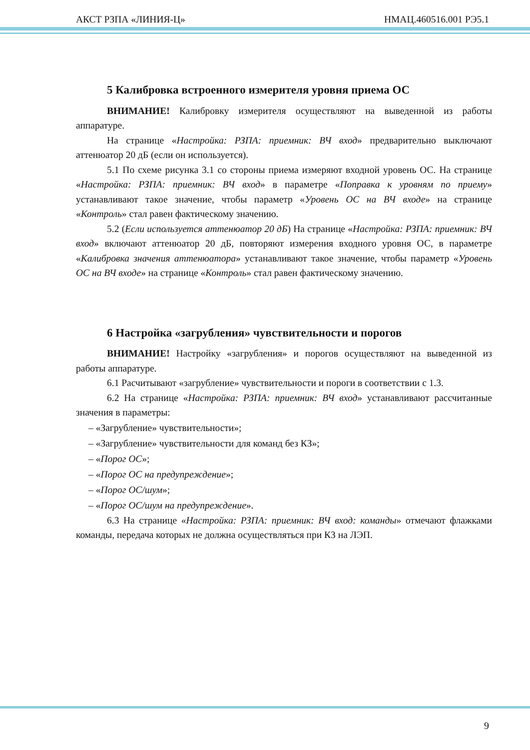АКСТ РЗПА «ЛИНИЯ-Ц» НМАЦ.460516.001 РЭ5.1
5 Калибровка встроенного измерителя уровня приема ОС
ВНИМАНИЕ! Калибровку измерителя осуществляют на выведенной из работы аппаратуре.
На странице «Настройка: РЗПА: приемник: ВЧ вход» предварительно выключают аттенюатор 20 дБ (если он используется).
5.1 По схеме рисунка 3.1 со стороны приема измеряют входной уровень ОС. На странице «Настройка: РЗПА: приемник: ВЧ вход» в параметре «Поправка к уровням по приему» устанавливают такое значение, чтобы параметр «Уровень ОС на ВЧ входе» на странице «Контроль» стал равен фактическому значению.
5.2 (Если используется аттенюатор 20 дБ) На странице «Настройка: РЗПА: приемник: ВЧ вход» включают аттенюатор 20 дБ, повторяют измерения входного уровня ОС, в параметре «Калибровка значения аттенюатора» устанавливают такое значение, чтобы параметр «Уровень ОС на ВЧ входе» на странице «Контроль» стал равен фактическому значению.
6 Настройка «загрубления» чувствительности и порогов
ВНИМАНИЕ! Настройку «загрубления» и порогов осуществляют на выведенной из работы аппаратуре.
6.1 Расчитывают «загрубление» чувствительности и пороги в соответствии с 1.3.
6.2 На странице «Настройка: РЗПА: приемник: ВЧ вход» устанавливают рассчитанные значения в параметры:
– «Загрубление» чувствительности»;
– «Загрубление» чувствительности для команд без КЗ»;
– «Порог ОС»;
– «Порог ОС на предупреждение»;
– «Порог ОС/шум»;
– «Порог ОС/шум на предупреждение».
6.3 На странице «Настройка: РЗПА: приемник: ВЧ вход: команды» отмечают флажками команды, передача которых не должна осуществляться при КЗ на ЛЭП.
9